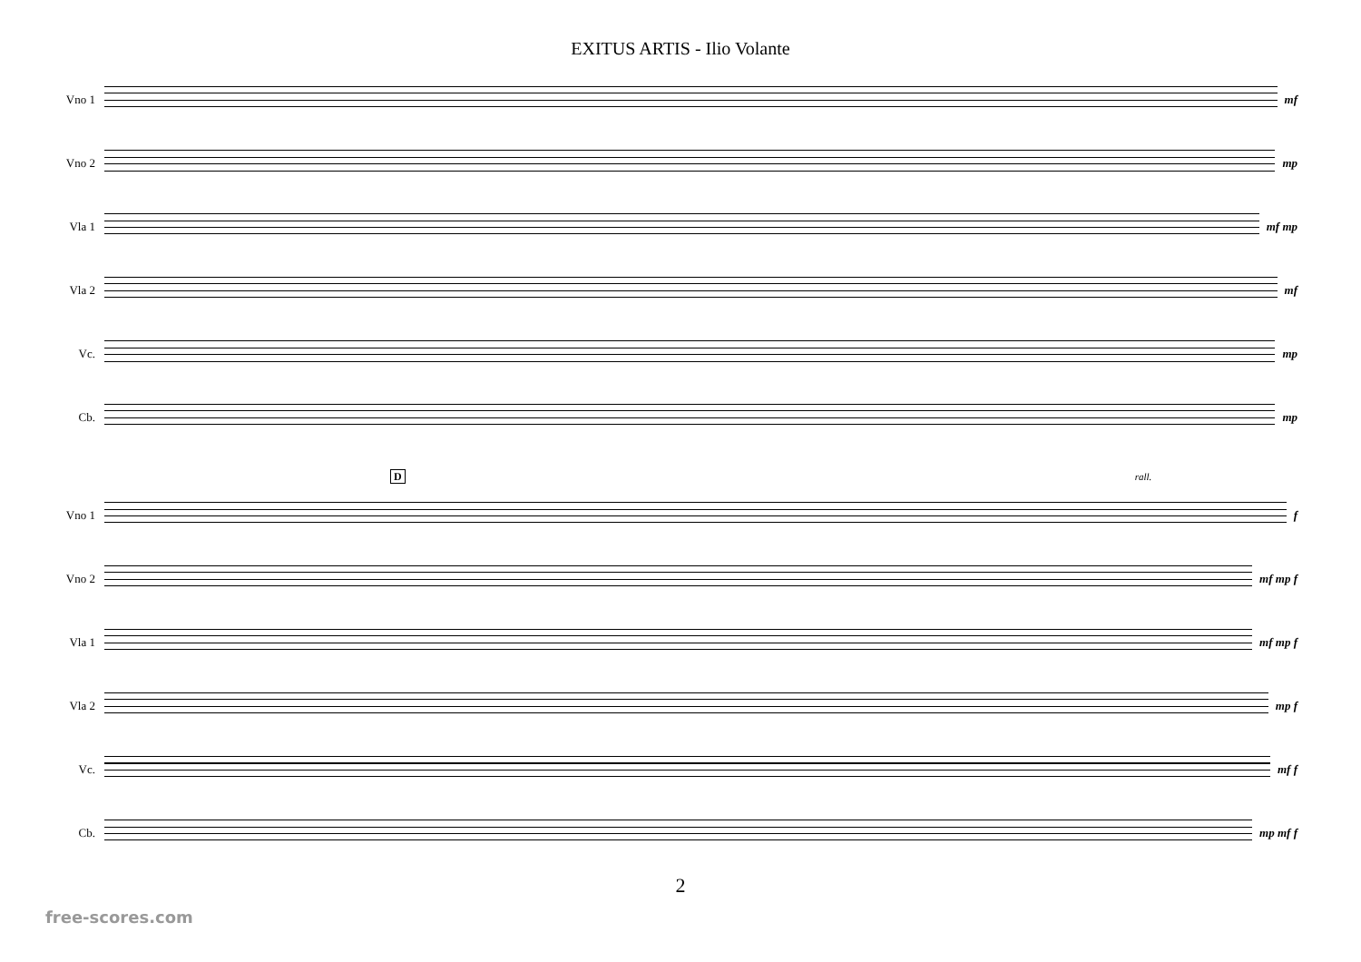EXITUS ARTIS - Ilio Volante
Vno 1 mf
Vno 2 mp
Vla 1 mf mp
Vla 2 mf
Vc. mp
Cb. mp
D rall.
Vno 1 f
Vno 2 mf mp f
Vla 1 mf mp f
Vla 2 mp f
Vc. mf f
Cb. mp mf f
2
free-scores.com